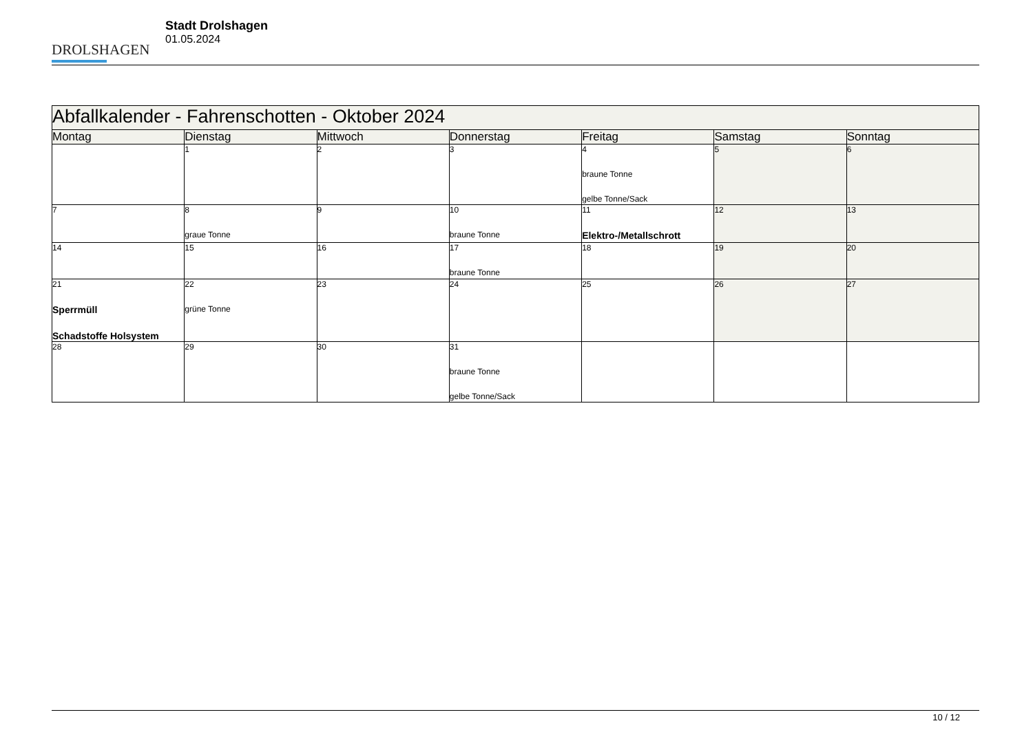DROLSHAGEN
Stadt Drolshagen
01.05.2024
| Abfallkalender - Fahrenschotten - Oktober 2024 | | | | | | |
| --- | --- | --- | --- | --- | --- | --- |
| Montag | Dienstag | Mittwoch | Donnerstag | Freitag | Samstag | Sonntag |
| | 1 | 2 | 3 | 4 braune Tonne gelbe Tonne/Sack | 5 | 6 |
| 7 | 8 graue Tonne | 9 | 10 braune Tonne | 11 Elektro-/Metallschrott | 12 | 13 |
| 14 | 15 | 16 | 17 braune Tonne | 18 | 19 | 20 |
| 21 Sperrmüll Schadstoffe Holsystem | 22 grüne Tonne | 23 | 24 | 25 | 26 | 27 |
| 28 | 29 | 30 | 31 braune Tonne gelbe Tonne/Sack | | | |
10 / 12